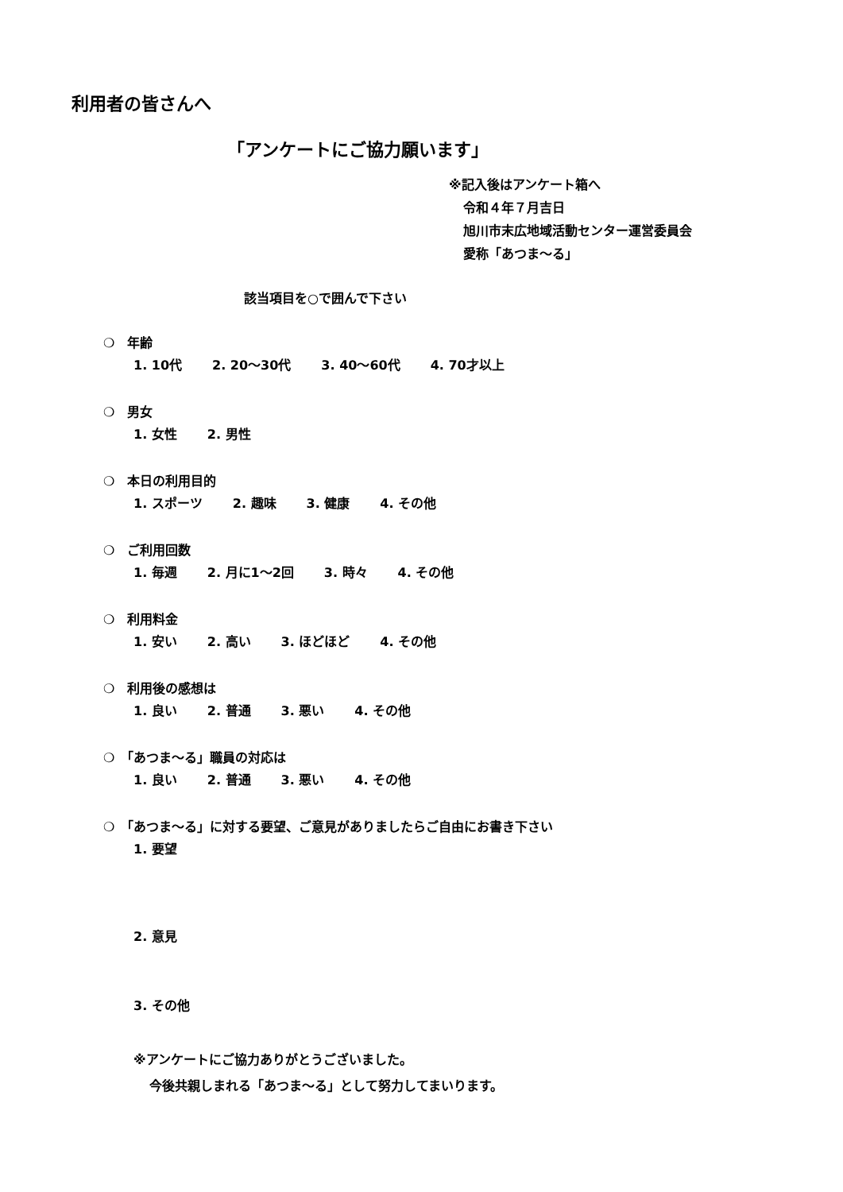利用者の皆さんへ
「アンケートにご協力願います」
※記入後はアンケート箱へ
令和４年７月吉日
旭川市末広地域活動センター運営委員会
愛称「あつま～る」
該当項目を○で囲んで下さい
❍　年齢
1. 10代 2. 20～30代 3. 40～60代 4. 70才以上
❍　男女
1. 女性 2. 男性
❍　本日の利用目的
1. スポーツ 2. 趣味 3. 健康 4. その他
❍　ご利用回数
1. 毎週 2. 月に1～2回 3. 時々 4. その他
❍　利用料金
1. 安い 2. 高い 3. ほどほど 4. その他
❍　利用後の感想は
1. 良い 2. 普通 3. 悪い 4. その他
❍　「あつま～る」職員の対応は
1. 良い 2. 普通 3. 悪い 4. その他
❍　「あつま～る」に対する要望、ご意見がありましたらご自由にお書き下さい
1. 要望
2. 意見
3. その他
※アンケートにご協力ありがとうございました。
今後共親しまれる「あつま～る」として努力してまいります。